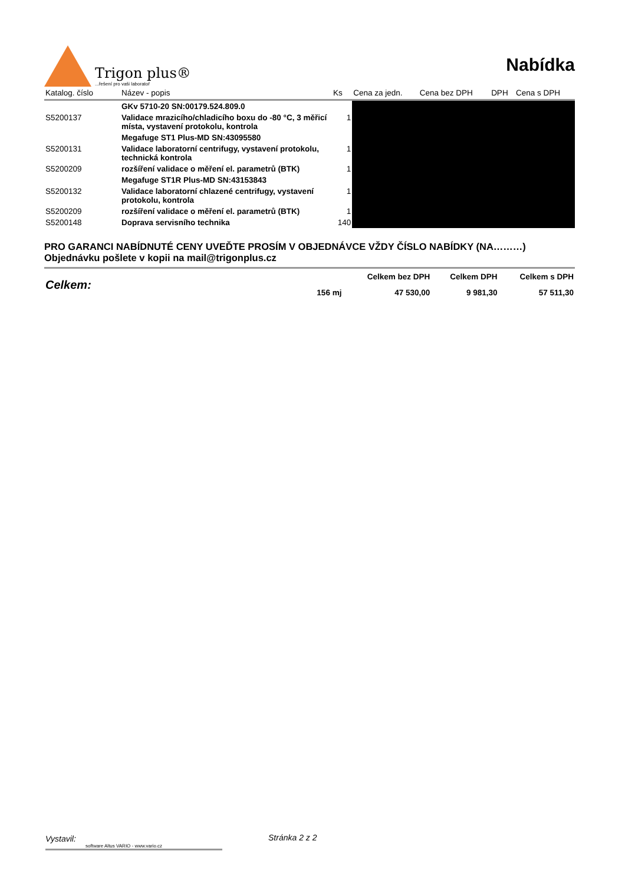Trigon plus®...řešení pro vaši laboratoř
Nabídka
| Katalog. číslo | Název - popis | Ks | Cena za jedn. | Cena bez DPH | DPH | Cena s DPH |
| --- | --- | --- | --- | --- | --- | --- |
| | GKv 5710-20 SN:00179.524.809.0 | | | | | |
| S5200137 | Validace mrazicího/chladicího boxu do -80 °C, 3 měřicí místa, vystavení protokolu, kontrola | 1 | | | | |
| | Megafuge ST1 Plus-MD SN:43095580 | | | | | |
| S5200131 | Validace laboratorní centrifugy, vystavení protokolu, technická kontrola | 1 | | | | |
| S5200209 | rozšíření validace o měření el. parametrů (BTK) | 1 | | | | |
| | Megafuge ST1R Plus-MD SN:43153843 | | | | | |
| S5200132 | Validace laboratorní chlazené centrifugy, vystavení protokolu, kontrola | 1 | | | | |
| S5200209 | rozšíření validace o měření el. parametrů (BTK) | 1 | | | | |
| S5200148 | Doprava servisního technika | 140 | | | | |
PRO GARANCI NABÍDNUTÉ CENY UVEĎTE PROSÍM V OBJEDNÁVCE VŽDY ČÍSLO NABÍDKY (NA………)
Objednávku pošlete v kopii na mail@trigonplus.cz
| Celkem: | | Celkem bez DPH | Celkem DPH | Celkem s DPH |
| | 156 mj | 47 530,00 | 9 981,30 | 57 511,30 |
Vystavil:
software Altus VARIO - www.vario.cz
Stránka 2 z 2